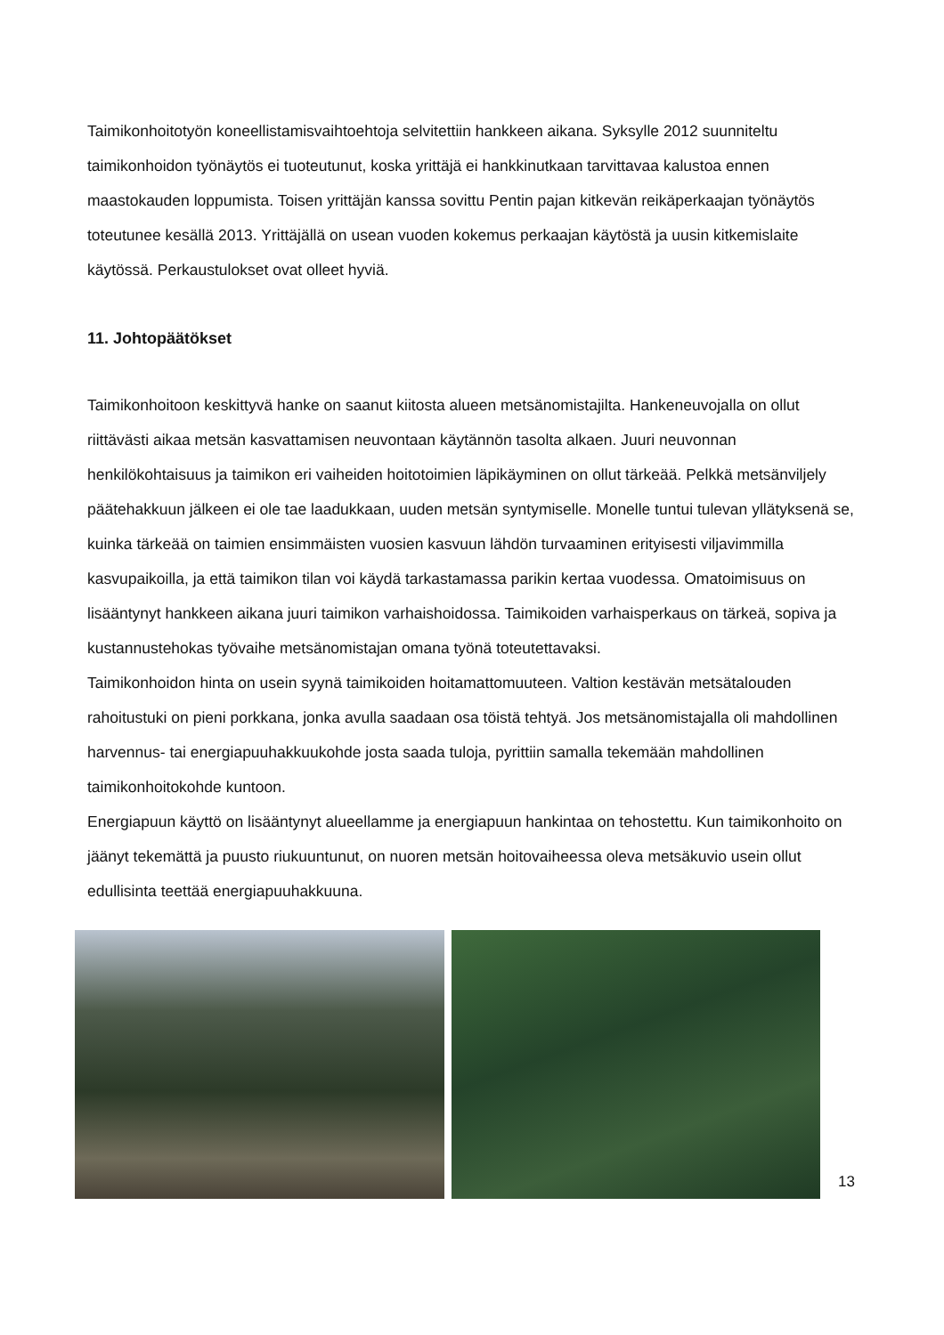Taimikonhoitotyön koneellistamisvaihtoehtoja selvitettiin hankkeen aikana. Syksylle 2012 suunniteltu taimikonhoidon työnäytös ei tuoteutunut, koska yrittäjä ei hankkinutkaan tarvittavaa kalustoa ennen maastokauden loppumista. Toisen yrittäjän kanssa sovittu Pentin pajan kitkevän reikäperkaajan työnäytös toteutunee kesällä 2013. Yrittäjällä on usean vuoden kokemus perkaajan käytöstä ja uusin kitkemislaite käytössä. Perkaustulokset ovat olleet hyviä.
11. Johtopäätökset
Taimikonhoitoon keskittyvä hanke on saanut kiitosta alueen metsänomistajilta. Hankeneuvojalla on ollut riittävästi aikaa metsän kasvattamisen neuvontaan käytännön tasolta alkaen. Juuri neuvonnan henkilökohtaisuus ja taimikon eri vaiheiden hoitotoimien läpikäyminen on ollut tärkeää. Pelkkä metsänviljely päätehakkuun jälkeen ei ole tae laadukkaan, uuden metsän syntymiselle. Monelle tuntui tulevan yllätyksenä se, kuinka tärkeää on taimien ensimmäisten vuosien kasvuun lähdön turvaaminen erityisesti viljavimmilla kasvupaikoilla, ja että taimikon tilan voi käydä tarkastamassa parikin kertaa vuodessa. Omatoimisuus on lisääntynyt hankkeen aikana juuri taimikon varhaishoidossa. Taimikoiden varhaisperkaus on tärkeä, sopiva ja kustannustehokas työvaihe metsänomistajan omana työnä toteutettavaksi.
Taimikonhoidon hinta on usein syynä taimikoiden hoitamattomuuteen. Valtion kestävän metsätalouden rahoitustuki on pieni porkkana, jonka avulla saadaan osa töistä tehtyä. Jos metsänomistajalla oli mahdollinen harvennus- tai energiapuuhakkuukohde josta saada tuloja, pyrittiin samalla tekemään mahdollinen taimikonhoitokohde kuntoon.
Energiapuun käyttö on lisääntynyt alueellamme ja energiapuun hankintaa on tehostettu. Kun taimikonhoito on jäänyt tekemättä ja puusto riukuuntunut, on nuoren metsän hoitovaiheessa oleva metsäkuvio usein ollut edullisinta teettää energiapuuhakkuuna.
13